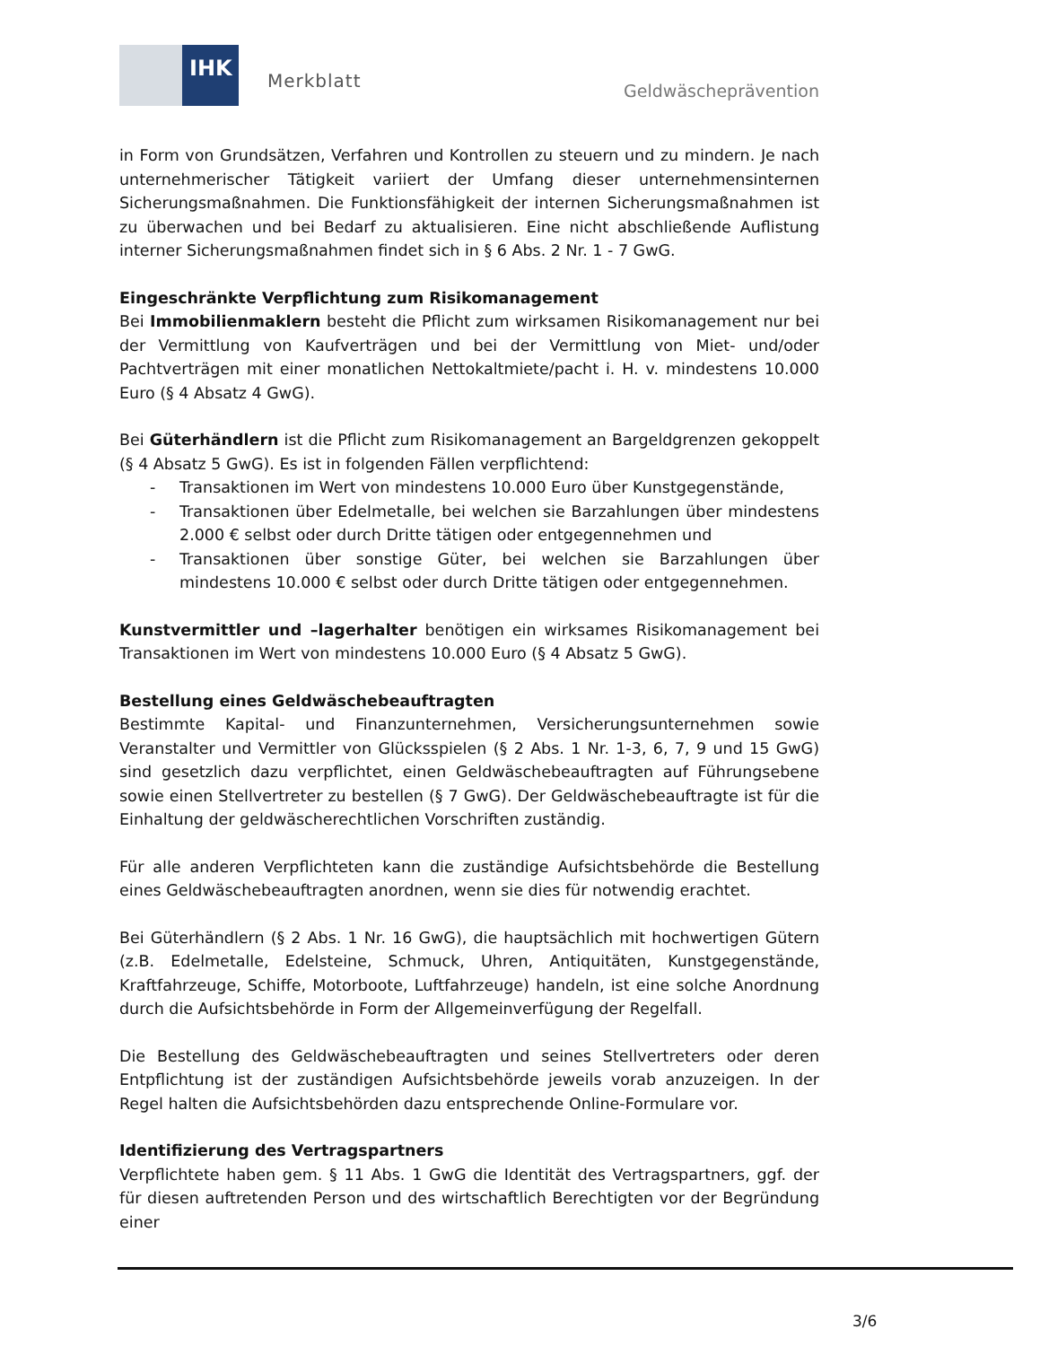IHK
Merkblatt Geldwäscheprävention
in Form von Grundsätzen, Verfahren und Kontrollen zu steuern und zu mindern. Je nach unternehmerischer Tätigkeit variiert der Umfang dieser unternehmensinternen Sicherungsmaßnahmen. Die Funktionsfähigkeit der internen Sicherungsmaßnahmen ist zu überwachen und bei Bedarf zu aktualisieren. Eine nicht abschließende Auflistung interner Sicherungsmaßnahmen findet sich in § 6 Abs. 2 Nr. 1 - 7 GwG.
Eingeschränkte Verpflichtung zum Risikomanagement
Bei Immobilienmaklern besteht die Pflicht zum wirksamen Risikomanagement nur bei der Vermittlung von Kaufverträgen und bei der Vermittlung von Miet- und/oder Pachtverträgen mit einer monatlichen Nettokaltmiete/pacht i. H. v. mindestens 10.000 Euro (§ 4 Absatz 4 GwG).
Bei Güterhändlern ist die Pflicht zum Risikomanagement an Bargeldgrenzen gekoppelt (§ 4 Absatz 5 GwG). Es ist in folgenden Fällen verpflichtend:
- Transaktionen im Wert von mindestens 10.000 Euro über Kunstgegenstände,
- Transaktionen über Edelmetalle, bei welchen sie Barzahlungen über mindestens 2.000 € selbst oder durch Dritte tätigen oder entgegennehmen und
- Transaktionen über sonstige Güter, bei welchen sie Barzahlungen über mindestens 10.000 € selbst oder durch Dritte tätigen oder entgegennehmen.
Kunstvermittler und –lagerhalter benötigen ein wirksames Risikomanagement bei Transaktionen im Wert von mindestens 10.000 Euro (§ 4 Absatz 5 GwG).
Bestellung eines Geldwäschebeauftragten
Bestimmte Kapital- und Finanzunternehmen, Versicherungsunternehmen sowie Veranstalter und Vermittler von Glücksspielen (§ 2 Abs. 1 Nr. 1-3, 6, 7, 9 und 15 GwG) sind gesetzlich dazu verpflichtet, einen Geldwäschebeauftragten auf Führungsebene sowie einen Stellvertreter zu bestellen (§ 7 GwG). Der Geldwäschebeauftragte ist für die Einhaltung der geldwäscherechtlichen Vorschriften zuständig.
Für alle anderen Verpflichteten kann die zuständige Aufsichtsbehörde die Bestellung eines Geldwäschebeauftragten anordnen, wenn sie dies für notwendig erachtet.
Bei Güterhändlern (§ 2 Abs. 1 Nr. 16 GwG), die hauptsächlich mit hochwertigen Gütern (z.B. Edelmetalle, Edelsteine, Schmuck, Uhren, Antiquitäten, Kunstgegenstände, Kraftfahrzeuge, Schiffe, Motorboote, Luftfahrzeuge) handeln, ist eine solche Anordnung durch die Aufsichtsbehörde in Form der Allgemeinverfügung der Regelfall.
Die Bestellung des Geldwäschebeauftragten und seines Stellvertreters oder deren Entpflichtung ist der zuständigen Aufsichtsbehörde jeweils vorab anzuzeigen. In der Regel halten die Aufsichtsbehörden dazu entsprechende Online-Formulare vor.
Identifizierung des Vertragspartners
Verpflichtete haben gem. § 11 Abs. 1 GwG die Identität des Vertragspartners, ggf. der für diesen auftretenden Person und des wirtschaftlich Berechtigten vor der Begründung einer
3/6